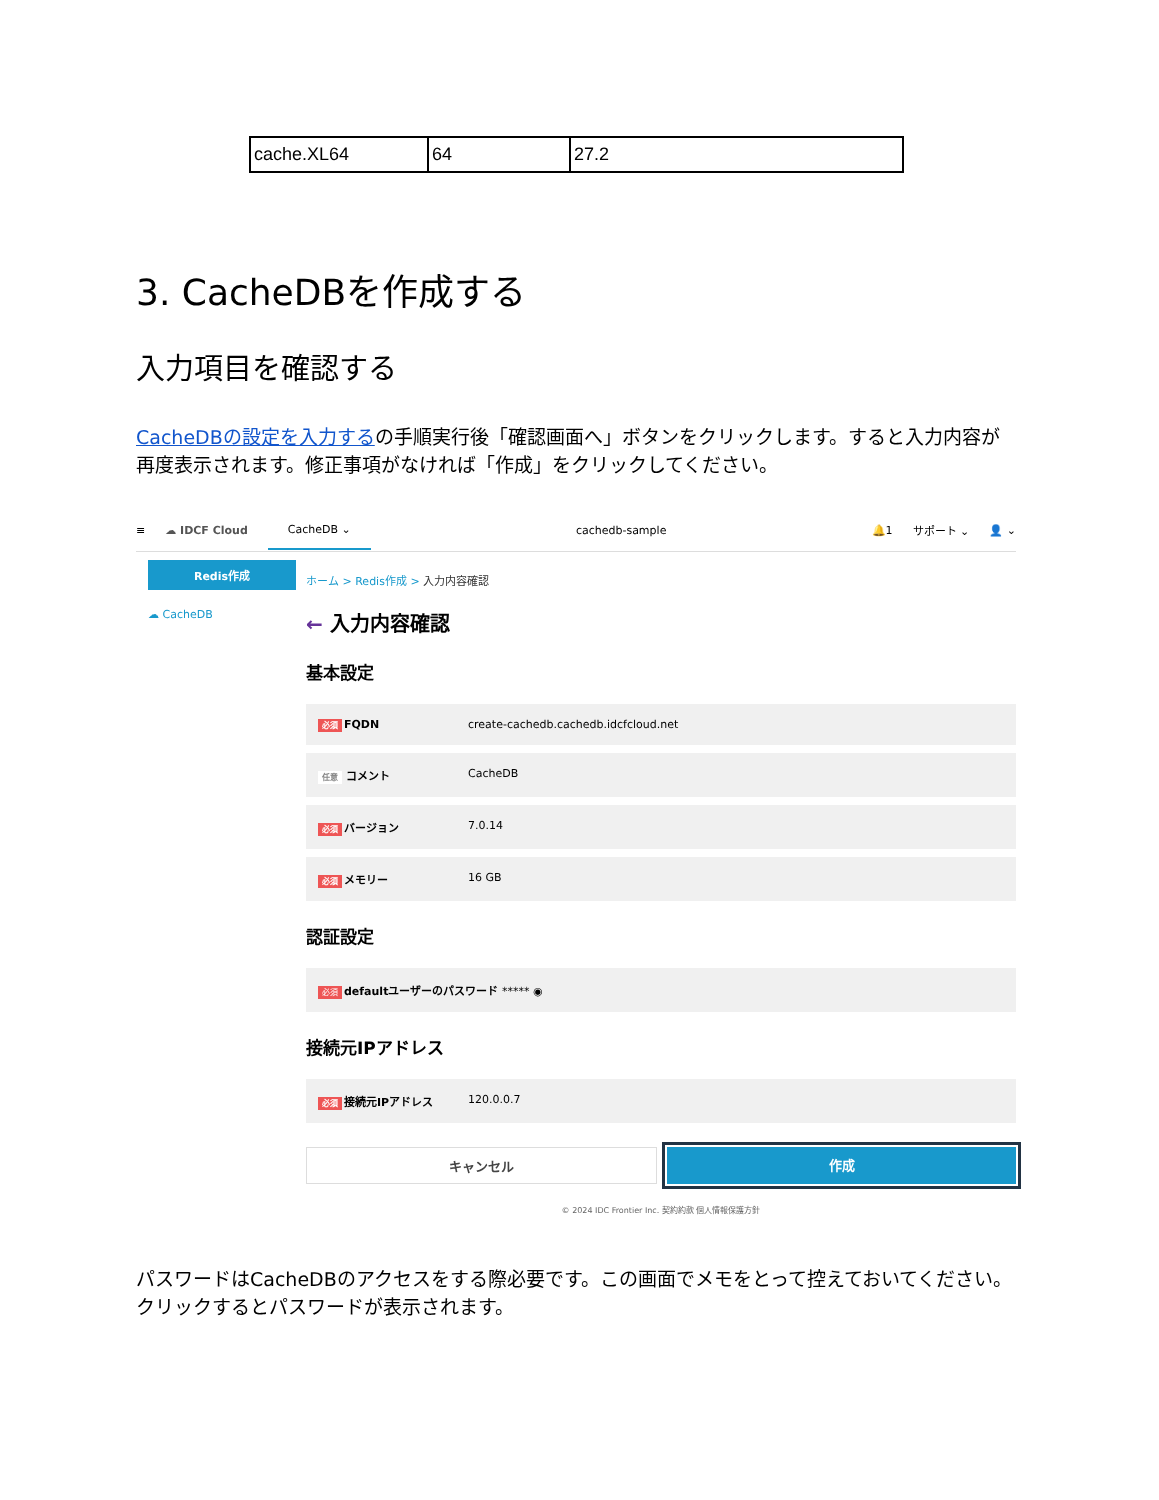| cache.XL64 | 64 | 27.2 |
3. CacheDBを作成する
入力項目を確認する
CacheDBの設定を入力するの手順実行後「確認画面へ」ボタンをクリックします。すると入力内容が再度表示されます。修正事項がなければ「作成」をクリックしてください。
≡ ☁ IDCF Cloud CacheDB ⌄ cachedb-sample 🔔1 サポート ⌄ 👤 ⌄
Redis作成
☁ CacheDB
ホーム > Redis作成 > 入力内容確認
← 入力内容確認
基本設定
必須 FQDN create-cachedb.cachedb.idcfcloud.net
任意 コメント CacheDB
必須 バージョン 7.0.14
必須 メモリー 16 GB
認証設定
必須 defaultユーザーのパスワード ***** ◉
接続元IPアドレス
必須 接続元IPアドレス 120.0.0.7
キャンセル 作成
© 2024 IDC Frontier Inc. 契約約款 個人情報保護方針
パスワードはCacheDBのアクセスをする際必要です。この画面でメモをとって控えておいてください。クリックするとパスワードが表示されます。